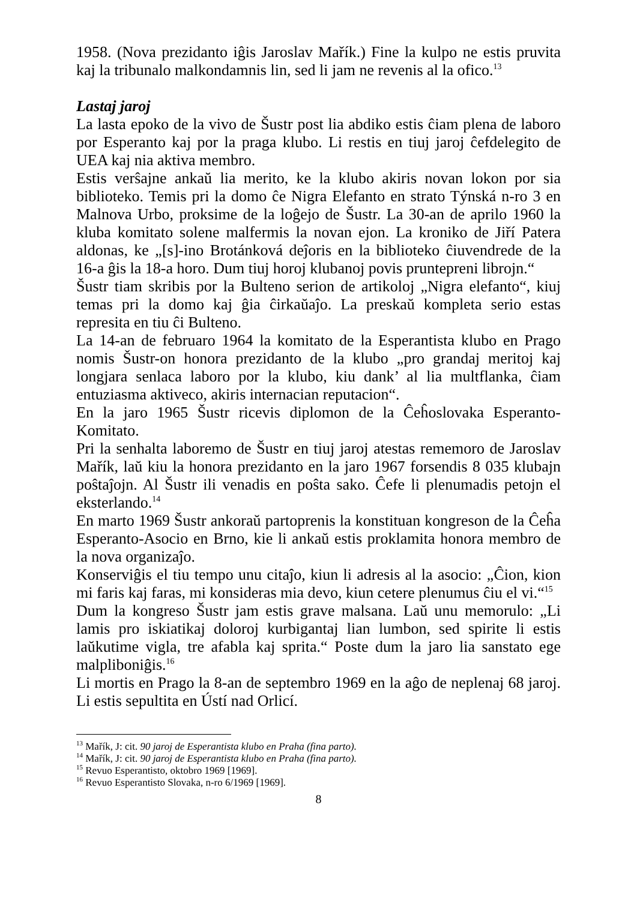1958. (Nova prezidanto iĝis Jaroslav Mařík.) Fine la kulpo ne estis pruvita kaj la tribunalo malkondamnis lin, sed li jam ne revenis al la ofico.<sup>13</sup>
Lastaj jaroj
La lasta epoko de la vivo de Šustr post lia abdiko estis ĉiam plena de laboro por Esperanto kaj por la praga klubo. Li restis en tiuj jaroj ĉefdelegito de UEA kaj nia aktiva membro.
Estis verŝajne ankaŭ lia merito, ke la klubo akiris novan lokon por sia biblioteko. Temis pri la domo ĉe Nigra Elefanto en strato Týnská n-ro 3 en Malnova Urbo, proksime de la loĝejo de Šustr. La 30-an de aprilo 1960 la kluba komitato solene malfermis la novan ejon. La kroniko de Jiří Patera aldonas, ke „[s]-ino Brotánková deĵoris en la biblioteko ĉiuvendrede de la 16-a ĝis la 18-a horo. Dum tiuj horoj klubanoj povis pruntepreni librojn.“
Šustr tiam skribis por la Bulteno serion de artikoloj „Nigra elefanto“, kiuj temas pri la domo kaj ĝia ĉirkaŭaĵo. La preskaŭ kompleta serio estas represita en tiu ĉi Bulteno.
La 14-an de februaro 1964 la komitato de la Esperantista klubo en Prago nomis Šustr-on honora prezidanto de la klubo „pro grandaj meritoj kaj longjara senlaca laboro por la klubo, kiu dank’ al lia multflanka, ĉiam entuziasma aktiveco, akiris internacian reputacion“.
En la jaro 1965 Šustr ricevis diplomon de la Ĉeĥoslovaka Esperanto-Komitato.
Pri la senhalta laboremo de Šustr en tiuj jaroj atestas rememoro de Jaroslav Mařík, laŭ kiu la honora prezidanto en la jaro 1967 forsendis 8 035 klubajn poŝtaĵojn. Al Šustr ili venadis en poŝta sako. Ĉefe li plenumadis petojn el eksterlando.<sup>14</sup>
En marto 1969 Šustr ankoraŭ partoprenis la konstituan kongreson de la Ĉeĥa Esperanto-Asocio en Brno, kie li ankaŭ estis proklamita honora membro de la nova organizaĵo.
Konserviĝis el tiu tempo unu citaĵo, kiun li adresis al la asocio: „Ĉion, kion mi faris kaj faras, mi konsideras mia devo, kiun cetere plenumus ĉiu el vi.“<sup>15</sup>
Dum la kongreso Šustr jam estis grave malsana. Laŭ unu memorulo: „Li lamis pro iskiatikaj doloroj kurbigantaj lian lumbon, sed spirite li estis laŭkutime vigla, tre afabla kaj sprita.“ Poste dum la jaro lia sanstato ege malpliboniĝis.<sup>16</sup>
Li mortis en Prago la 8-an de septembro 1969 en la aĝo de neplenaj 68 jaroj. Li estis sepultita en Ústí nad Orlicí.
<sup>13</sup> Mařík, J: cit. 90 jaroj de Esperantista klubo en Praha (fina parto).
<sup>14</sup> Mařík, J: cit. 90 jaroj de Esperantista klubo en Praha (fina parto).
<sup>15</sup> Revuo Esperantisto, oktobro 1969 [1969].
<sup>16</sup> Revuo Esperantisto Slovaka, n-ro 6/1969 [1969].
8